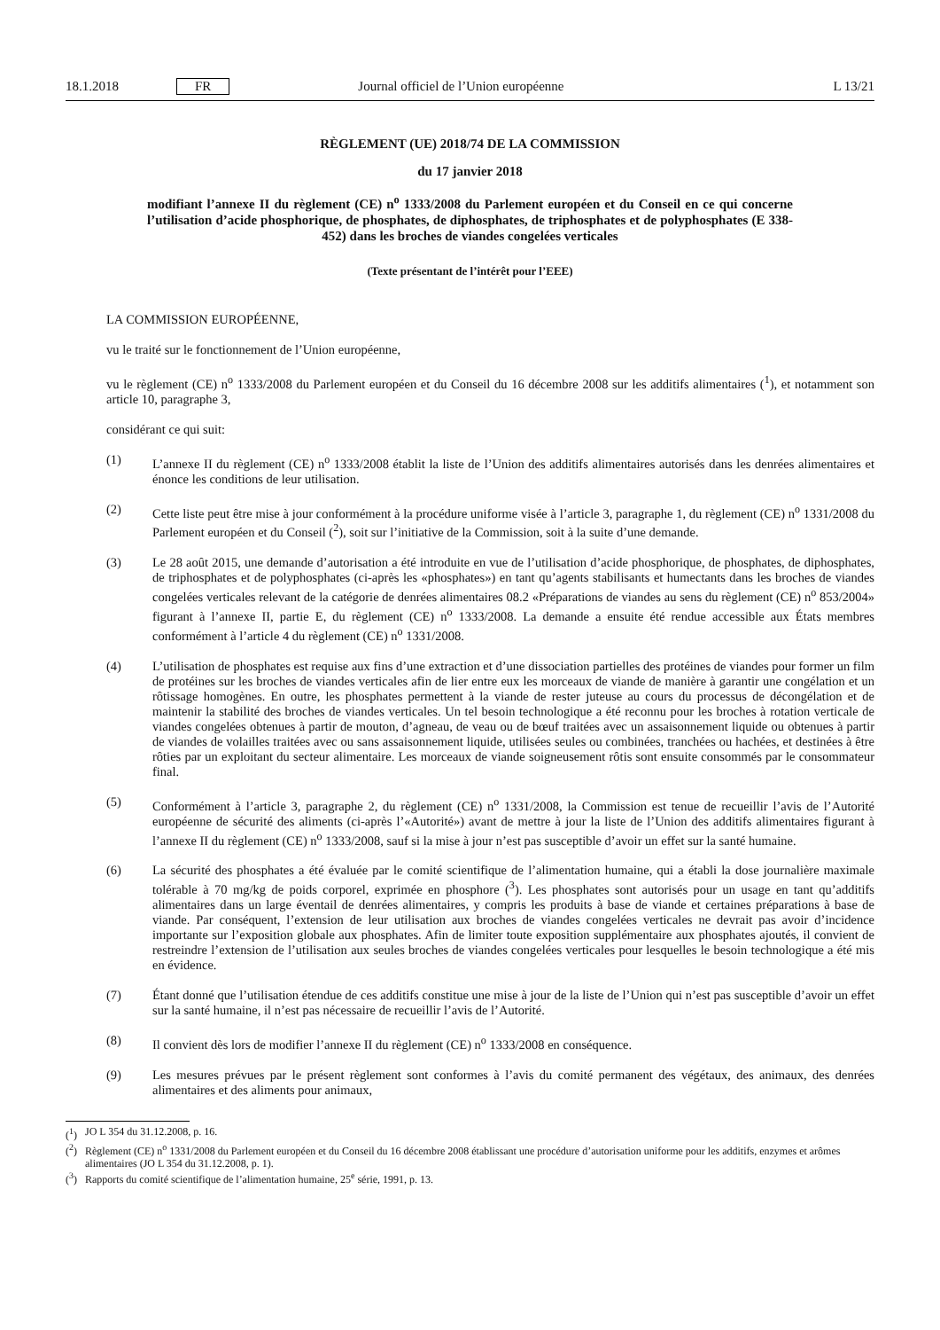18.1.2018 FR Journal officiel de l’Union européenne L 13/21
RÈGLEMENT (UE) 2018/74 DE LA COMMISSION
du 17 janvier 2018
modifiant l’annexe II du règlement (CE) n<sup>o</sup> 1333/2008 du Parlement européen et du Conseil en ce qui concerne l’utilisation d’acide phosphorique, de phosphates, de diphosphates, de triphosphates et de polyphosphates (E 338-452) dans les broches de viandes congelées verticales
(Texte présentant de l’intérêt pour l’EEE)
LA COMMISSION EUROPÉENNE,
vu le traité sur le fonctionnement de l’Union européenne,
vu le règlement (CE) n<sup>o</sup> 1333/2008 du Parlement européen et du Conseil du 16 décembre 2008 sur les additifs alimentaires (<sup>1</sup>), et notamment son article 10, paragraphe 3,
considérant ce qui suit:
(1) L’annexe II du règlement (CE) n<sup>o</sup> 1333/2008 établit la liste de l’Union des additifs alimentaires autorisés dans les denrées alimentaires et énonce les conditions de leur utilisation.
(2) Cette liste peut être mise à jour conformément à la procédure uniforme visée à l’article 3, paragraphe 1, du règlement (CE) n<sup>o</sup> 1331/2008 du Parlement européen et du Conseil (<sup>2</sup>), soit sur l’initiative de la Commission, soit à la suite d’une demande.
(3) Le 28 août 2015, une demande d’autorisation a été introduite en vue de l’utilisation d’acide phosphorique, de phosphates, de diphosphates, de triphosphates et de polyphosphates (ci-après les «phosphates») en tant qu’agents stabilisants et humectants dans les broches de viandes congelées verticales relevant de la catégorie de denrées alimentaires 08.2 «Préparations de viandes au sens du règlement (CE) n<sup>o</sup> 853/2004» figurant à l’annexe II, partie E, du règlement (CE) n<sup>o</sup> 1333/2008. La demande a ensuite été rendue accessible aux États membres conformément à l’article 4 du règlement (CE) n<sup>o</sup> 1331/2008.
(4) L’utilisation de phosphates est requise aux fins d’une extraction et d’une dissociation partielles des protéines de viandes pour former un film de protéines sur les broches de viandes verticales afin de lier entre eux les morceaux de viande de manière à garantir une congélation et un rôtissage homogènes. En outre, les phosphates permettent à la viande de rester juteuse au cours du processus de décongélation et de maintenir la stabilité des broches de viandes verticales. Un tel besoin technologique a été reconnu pour les broches à rotation verticale de viandes congelées obtenues à partir de mouton, d’agneau, de veau ou de bœuf traitées avec un assaisonnement liquide ou obtenues à partir de viandes de volailles traitées avec ou sans assaisonnement liquide, utilisées seules ou combinées, tranchées ou hachées, et destinées à être rôties par un exploitant du secteur alimentaire. Les morceaux de viande soigneusement rôtis sont ensuite consommés par le consommateur final.
(5) Conformément à l’article 3, paragraphe 2, du règlement (CE) n<sup>o</sup> 1331/2008, la Commission est tenue de recueillir l’avis de l’Autorité européenne de sécurité des aliments (ci-après l’«Autorité») avant de mettre à jour la liste de l’Union des additifs alimentaires figurant à l’annexe II du règlement (CE) n<sup>o</sup> 1333/2008, sauf si la mise à jour n’est pas susceptible d’avoir un effet sur la santé humaine.
(6) La sécurité des phosphates a été évaluée par le comité scientifique de l’alimentation humaine, qui a établi la dose journalière maximale tolérable à 70 mg/kg de poids corporel, exprimée en phosphore (<sup>3</sup>). Les phosphates sont autorisés pour un usage en tant qu’additifs alimentaires dans un large éventail de denrées alimentaires, y compris les produits à base de viande et certaines préparations à base de viande. Par conséquent, l’extension de leur utilisation aux broches de viandes congelées verticales ne devrait pas avoir d’incidence importante sur l’exposition globale aux phosphates. Afin de limiter toute exposition supplémentaire aux phosphates ajoutés, il convient de restreindre l’extension de l’utilisation aux seules broches de viandes congelées verticales pour lesquelles le besoin technologique a été mis en évidence.
(7) Étant donné que l’utilisation étendue de ces additifs constitue une mise à jour de la liste de l’Union qui n’est pas susceptible d’avoir un effet sur la santé humaine, il n’est pas nécessaire de recueillir l’avis de l’Autorité.
(8) Il convient dès lors de modifier l’annexe II du règlement (CE) n<sup>o</sup> 1333/2008 en conséquence.
(9) Les mesures prévues par le présent règlement sont conformes à l’avis du comité permanent des végétaux, des animaux, des denrées alimentaires et des aliments pour animaux,
(<sup>1</sup>) JO L 354 du 31.12.2008, p. 16.
(<sup>2</sup>) Règlement (CE) n<sup>o</sup> 1331/2008 du Parlement européen et du Conseil du 16 décembre 2008 établissant une procédure d’autorisation uniforme pour les additifs, enzymes et arômes alimentaires (JO L 354 du 31.12.2008, p. 1).
(<sup>3</sup>) Rapports du comité scientifique de l’alimentation humaine, 25<sup>e</sup> série, 1991, p. 13.